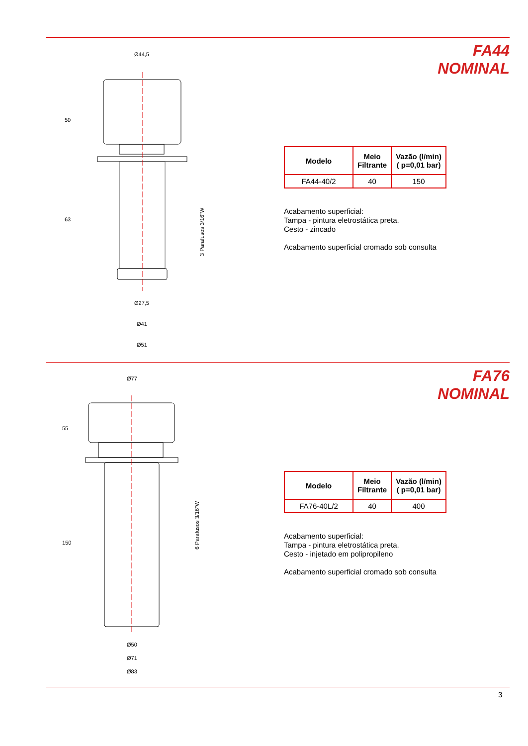FA44
NOMINAL
Ø44,5
Ø27,5
Ø41
Ø51
50
63
3 Parafusos 3/16"W
| Modelo | Meio Filtrante | Vazão (l/min) ( p=0,01 bar) |
| --- | --- | --- |
| FA44-40/2 | 40 | 150 |
Acabamento superficial:
Tampa - pintura eletrostática preta.
Cesto - zincado
Acabamento superficial cromado sob consulta
FA76
NOMINAL
Ø77
Ø50
Ø71
Ø83
55
150
6 Parafusos 3/16"W
| Modelo | Meio Filtrante | Vazão (l/min) ( p=0,01 bar) |
| --- | --- | --- |
| FA76-40L/2 | 40 | 400 |
Acabamento superficial:
Tampa - pintura eletrostática preta.
Cesto - injetado em polipropileno
Acabamento superficial cromado sob consulta
3